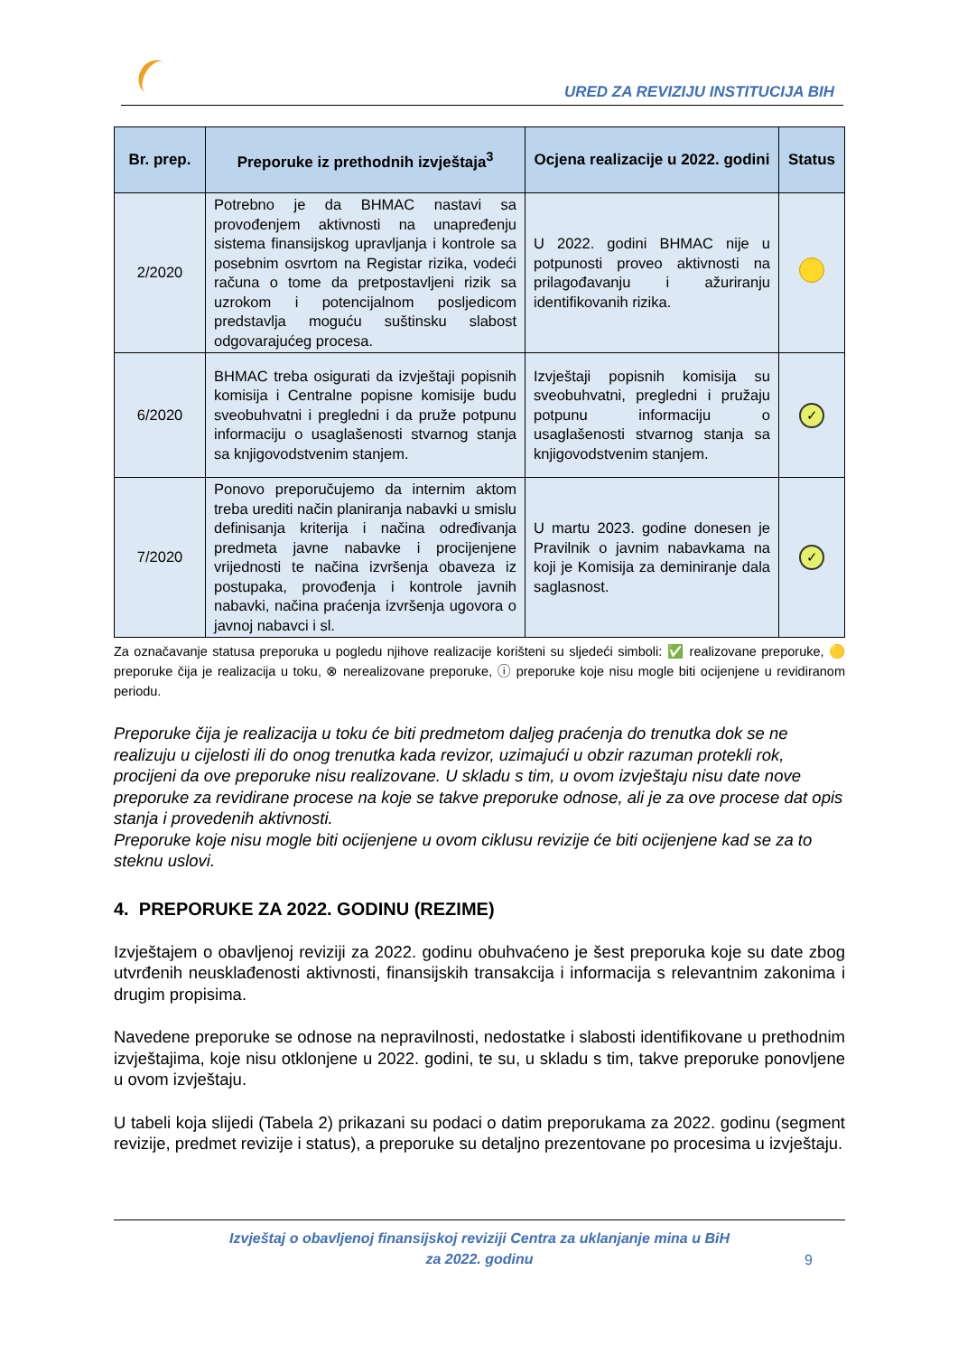URED ZA REVIZIJU INSTITUCIJA BIH
| Br. prep. | Preporuke iz prethodnih izvještaja<sup>3</sup> | Ocjena realizacije u 2022. godini | Status |
| --- | --- | --- | --- |
| 2/2020 | Potrebno je da BHMAC nastavi sa provođenjem aktivnosti na unapređenju sistema finansijskog upravljanja i kontrole sa posebnim osvrtom na Registar rizika, vodeći računa o tome da pretpostavljeni rizik sa uzrokom i potencijalnom posljedicom predstavlja moguću suštinsku slabost odgovarajućeg procesa. | U 2022. godini BHMAC nije u potpunosti proveo aktivnosti na prilagođavanju i ažuriranju identifikovanih rizika. | |
| 6/2020 | BHMAC treba osigurati da izvještaji popisnih komisija i Centralne popisne komisije budu sveobuhvatni i pregledni i da pruže potpunu informaciju o usaglašenosti stvarnog stanja sa knjigovodstvenim stanjem. | Izvještaji popisnih komisija su sveobuhvatni, pregledni i pružaju potpunu informaciju o usaglašenosti stvarnog stanja sa knjigovodstvenim stanjem. | ✓ |
| 7/2020 | Ponovo preporučujemo da internim aktom treba urediti način planiranja nabavki u smislu definisanja kriterija i načina određivanja predmeta javne nabavke i procijenjene vrijednosti te načina izvršenja obaveza iz postupaka, provođenja i kontrole javnih nabavki, načina praćenja izvršenja ugovora o javnoj nabavci i sl. | U martu 2023. godine donesen je Pravilnik o javnim nabavkama na koji je Komisija za deminiranje dala saglasnost. | ✓ |
Za označavanje statusa preporuka u pogledu njihove realizacije korišteni su sljedeći simboli: ✅ realizovane preporuke, 🟡 preporuke čija je realizacija u toku, ⊗ nerealizovane preporuke, ⓘ preporuke koje nisu mogle biti ocijenjene u revidiranom periodu.
Preporuke čija je realizacija u toku će biti predmetom daljeg praćenja do trenutka dok se ne realizuju u cijelosti ili do onog trenutka kada revizor, uzimajući u obzir razuman protekli rok, procijeni da ove preporuke nisu realizovane. U skladu s tim, u ovom izvještaju nisu date nove preporuke za revidirane procese na koje se takve preporuke odnose, ali je za ove procese dat opis stanja i provedenih aktivnosti.
Preporuke koje nisu mogle biti ocijenjene u ovom ciklusu revizije će biti ocijenjene kad se za to steknu uslovi.
4. PREPORUKE ZA 2022. GODINU (REZIME)
Izvještajem o obavljenoj reviziji za 2022. godinu obuhvaćeno je šest preporuka koje su date zbog utvrđenih neusklađenosti aktivnosti, finansijskih transakcija i informacija s relevantnim zakonima i drugim propisima.
Navedene preporuke se odnose na nepravilnosti, nedostatke i slabosti identifikovane u prethodnim izvještajima, koje nisu otklonjene u 2022. godini, te su, u skladu s tim, takve preporuke ponovljene u ovom izvještaju.
U tabeli koja slijedi (Tabela 2) prikazani su podaci o datim preporukama za 2022. godinu (segment revizije, predmet revizije i status), a preporuke su detaljno prezentovane po procesima u izvještaju.
Izvještaj o obavljenoj finansijskoj reviziji Centra za uklanjanje mina u BiH
za 2022. godinu
9